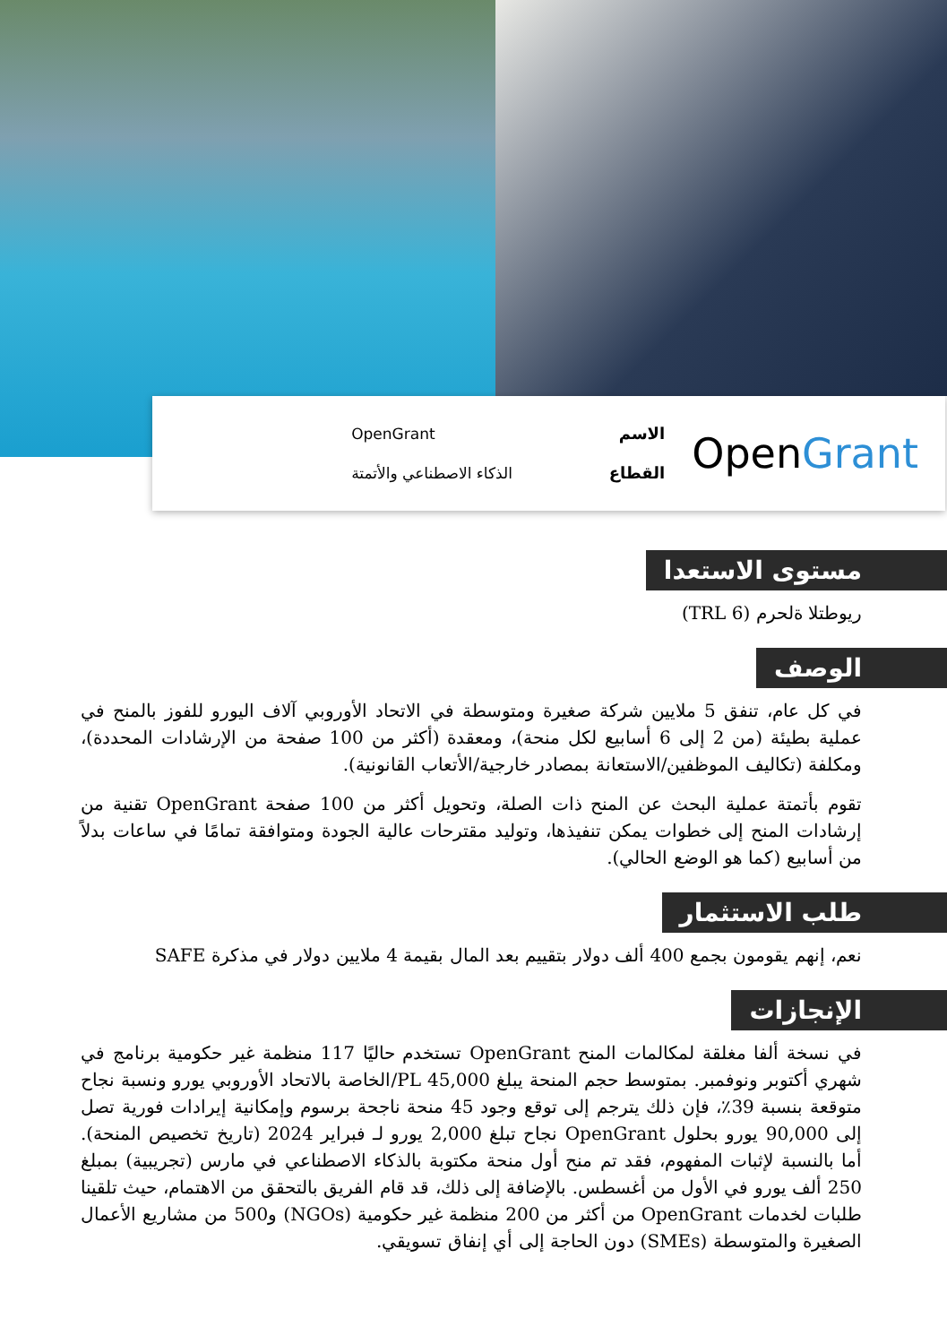OpenGrant
الاسم
القطاع
OpenGrant
الذكاء الاصطناعي والأتمتة
مستوى الاستعدا
ريوطتلا ةلحرم (TRL 6)
الوصف
في كل عام، تنفق 5 ملايين شركة صغيرة ومتوسطة في الاتحاد الأوروبي آلاف اليورو للفوز بالمنح في عملية بطيئة (من 2 إلى 6 أسابيع لكل منحة)، ومعقدة (أكثر من 100 صفحة من الإرشادات المحددة)، ومكلفة (تكاليف الموظفين/الاستعانة بمصادر خارجية/الأتعاب القانونية).
تقوم بأتمتة عملية البحث عن المنح ذات الصلة، وتحويل أكثر من 100 صفحة OpenGrant تقنية من إرشادات المنح إلى خطوات يمكن تنفيذها، وتوليد مقترحات عالية الجودة ومتوافقة تمامًا في ساعات بدلاً من أسابيع (كما هو الوضع الحالي).
طلب الاستثمار
نعم، إنهم يقومون بجمع 400 ألف دولار بتقييم بعد المال بقيمة 4 ملايين دولار في مذكرة SAFE
الإنجازات
في نسخة ألفا مغلقة لمكالمات المنح OpenGrant تستخدم حاليًا 117 منظمة غير حكومية برنامج في شهري أكتوبر ونوفمبر. بمتوسط حجم المنحة يبلغ 45,000 PL/الخاصة بالاتحاد الأوروبي يورو ونسبة نجاح متوقعة بنسبة 39٪، فإن ذلك يترجم إلى توقع وجود 45 منحة ناجحة برسوم وإمكانية إيرادات فورية تصل إلى 90,000 يورو بحلول OpenGrant نجاح تبلغ 2,000 يورو لـ فبراير 2024 (تاريخ تخصيص المنحة). أما بالنسبة لإثبات المفهوم، فقد تم منح أول منحة مكتوبة بالذكاء الاصطناعي في مارس (تجريبية) بمبلغ 250 ألف يورو في الأول من أغسطس. بالإضافة إلى ذلك، قد قام الفريق بالتحقق من الاهتمام، حيث تلقينا طلبات لخدمات OpenGrant من أكثر من 200 منظمة غير حكومية (NGOs) و500 من مشاريع الأعمال الصغيرة والمتوسطة (SMEs) دون الحاجة إلى أي إنفاق تسويقي.